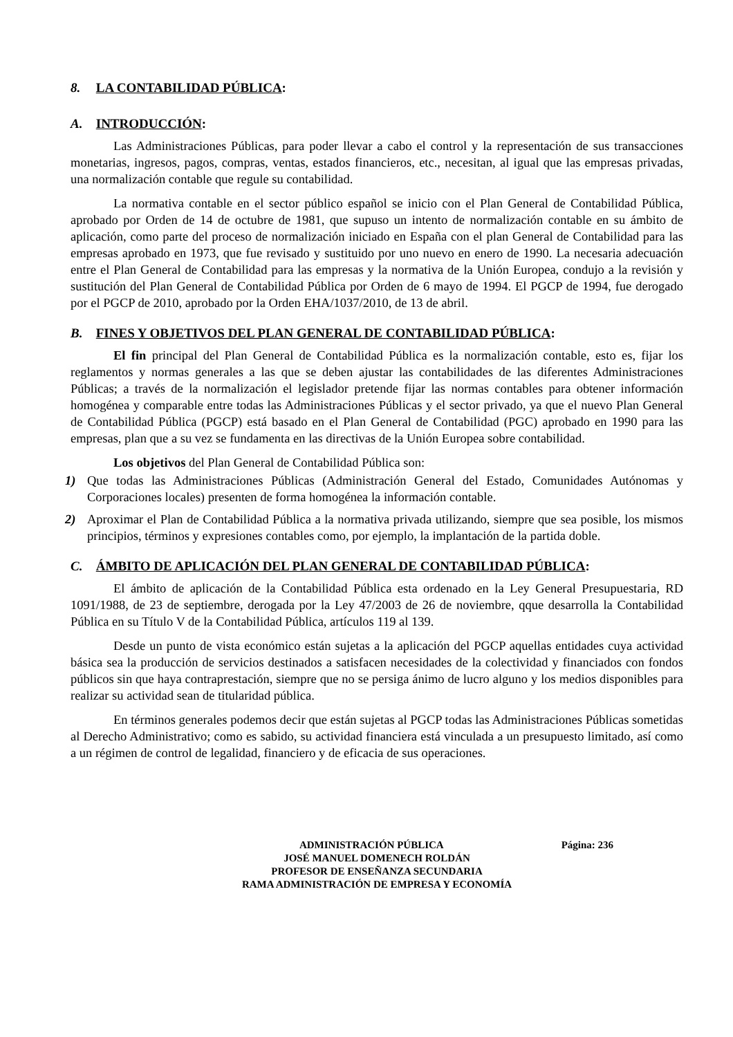8. LA CONTABILIDAD PÚBLICA:
A. INTRODUCCIÓN:
Las Administraciones Públicas, para poder llevar a cabo el control y la representación de sus transacciones monetarias, ingresos, pagos, compras, ventas, estados financieros, etc., necesitan, al igual que las empresas privadas, una normalización contable que regule su contabilidad.
La normativa contable en el sector público español se inicio con el Plan General de Contabilidad Pública, aprobado por Orden de 14 de octubre de 1981, que supuso un intento de normalización contable en su ámbito de aplicación, como parte del proceso de normalización iniciado en España con el plan General de Contabilidad para las empresas aprobado en 1973, que fue revisado y sustituido por uno nuevo en enero de 1990. La necesaria adecuación entre el Plan General de Contabilidad para las empresas y la normativa de la Unión Europea, condujo a la revisión y sustitución del Plan General de Contabilidad Pública por Orden de 6 mayo de 1994. El PGCP de 1994, fue derogado por el PGCP de 2010, aprobado por la Orden EHA/1037/2010, de 13 de abril.
B. FINES Y OBJETIVOS DEL PLAN GENERAL DE CONTABILIDAD PÚBLICA:
El fin principal del Plan General de Contabilidad Pública es la normalización contable, esto es, fijar los reglamentos y normas generales a las que se deben ajustar las contabilidades de las diferentes Administraciones Públicas; a través de la normalización el legislador pretende fijar las normas contables para obtener información homogénea y comparable entre todas las Administraciones Públicas y el sector privado, ya que el nuevo Plan General de Contabilidad Pública (PGCP) está basado en el Plan General de Contabilidad (PGC) aprobado en 1990 para las empresas, plan que a su vez se fundamenta en las directivas de la Unión Europea sobre contabilidad.
Los objetivos del Plan General de Contabilidad Pública son:
1) Que todas las Administraciones Públicas (Administración General del Estado, Comunidades Autónomas y Corporaciones locales) presenten de forma homogénea la información contable.
2) Aproximar el Plan de Contabilidad Pública a la normativa privada utilizando, siempre que sea posible, los mismos principios, términos y expresiones contables como, por ejemplo, la implantación de la partida doble.
C. ÁMBITO DE APLICACIÓN DEL PLAN GENERAL DE CONTABILIDAD PÚBLICA:
El ámbito de aplicación de la Contabilidad Pública esta ordenado en la Ley General Presupuestaria, RD 1091/1988, de 23 de septiembre, derogada por la Ley 47/2003 de 26 de noviembre, qque desarrolla la Contabilidad Pública en su Título V de la Contabilidad Pública, artículos 119 al 139.
Desde un punto de vista económico están sujetas a la aplicación del PGCP aquellas entidades cuya actividad básica sea la producción de servicios destinados a satisfacen necesidades de la colectividad y financiados con fondos públicos sin que haya contraprestación, siempre que no se persiga ánimo de lucro alguno y los medios disponibles para realizar su actividad sean de titularidad pública.
En términos generales podemos decir que están sujetas al PGCP todas las Administraciones Públicas sometidas al Derecho Administrativo; como es sabido, su actividad financiera está vinculada a un presupuesto limitado, así como a un régimen de control de legalidad, financiero y de eficacia de sus operaciones.
ADMINISTRACIÓN PÚBLICA Página: 236
JOSÉ MANUEL DOMENECH ROLDÁN
PROFESOR DE ENSEÑANZA SECUNDARIA
RAMA ADMINISTRACIÓN DE EMPRESA Y ECONOMÍA